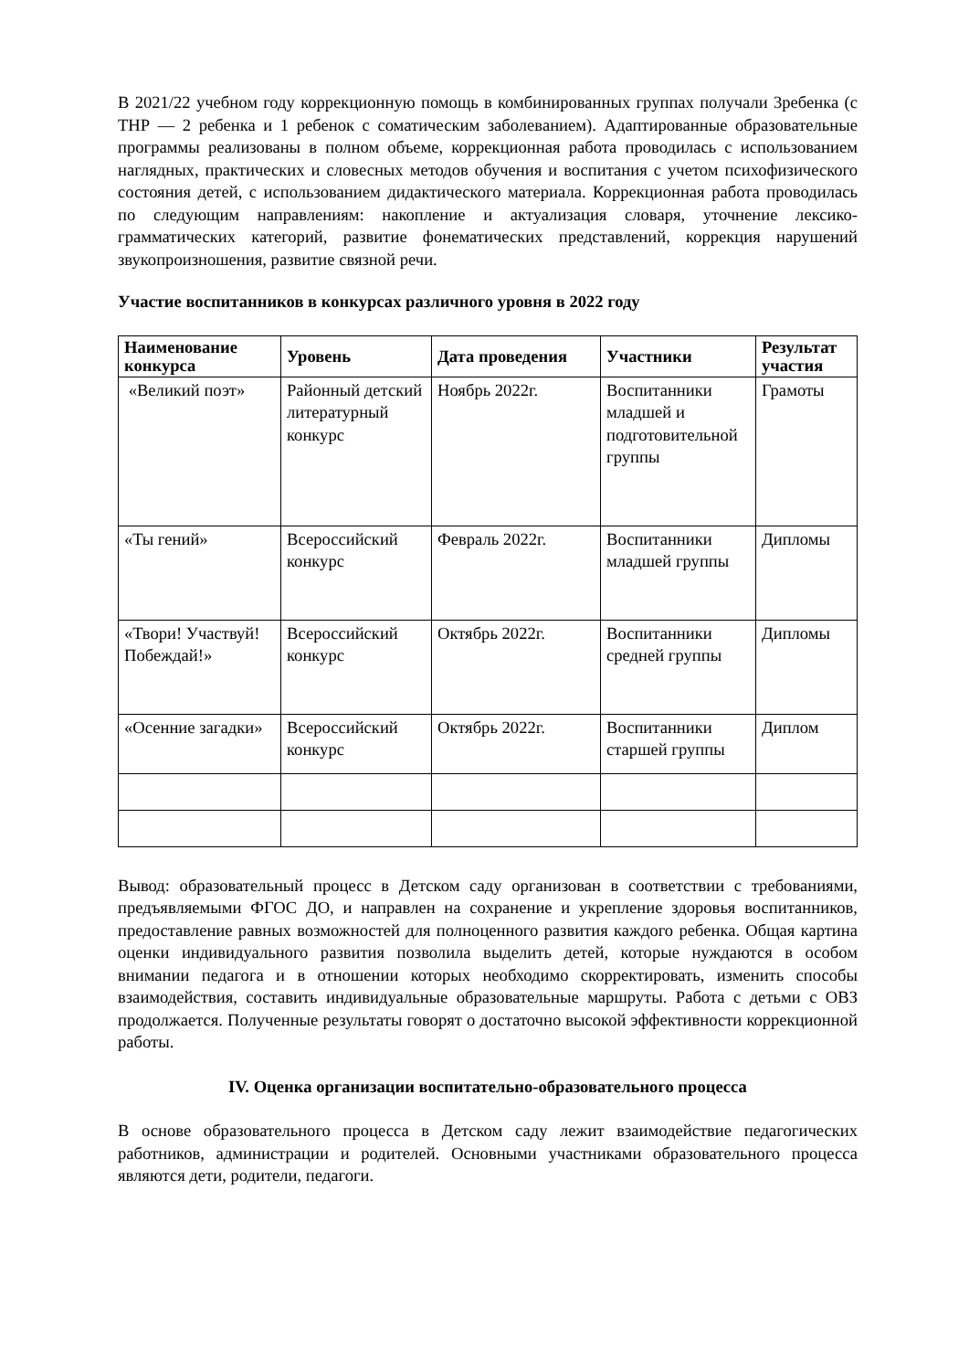В 2021/22 учебном году коррекционную помощь в комбинированных группах получали 3ребенка (с ТНР — 2 ребенка и 1 ребенок с соматическим заболеванием). Адаптированные образовательные программы реализованы в полном объеме, коррекционная работа проводилась с использованием наглядных, практических и словесных методов обучения и воспитания с учетом психофизического состояния детей, с использованием дидактического материала. Коррекционная работа проводилась по следующим направлениям: накопление и актуализация словаря, уточнение лексико-грамматических категорий, развитие фонематических представлений, коррекция нарушений звукопроизношения, развитие связной речи.
Участие воспитанников в конкурсах различного уровня в 2022 году
| Наименование конкурса | Уровень | Дата проведения | Участники | Результат участия |
| --- | --- | --- | --- | --- |
| «Великий поэт» | Районный детский литературный конкурс | Ноябрь 2022г. | Воспитанники младшей и подготовительной группы | Грамоты |
| «Ты гений» | Всероссийский конкурс | Февраль 2022г. | Воспитанники младшей группы | Дипломы |
| «Твори! Участвуй! Побеждай!» | Всероссийский конкурс | Октябрь 2022г. | Воспитанники средней группы | Дипломы |
| «Осенние загадки» | Всероссийский конкурс | Октябрь 2022г. | Воспитанники старшей группы | Диплом |
Вывод: образовательный процесс в Детском саду организован в соответствии с требованиями, предъявляемыми ФГОС ДО, и направлен на сохранение и укрепление здоровья воспитанников, предоставление равных возможностей для полноценного развития каждого ребенка. Общая картина оценки индивидуального развития позволила выделить детей, которые нуждаются в особом внимании педагога и в отношении которых необходимо скорректировать, изменить способы взаимодействия, составить индивидуальные образовательные маршруты. Работа с детьми с ОВЗ продолжается. Полученные результаты говорят о достаточно высокой эффективности коррекционной работы.
IV. Оценка организации воспитательно-образовательного процесса
В основе образовательного процесса в Детском саду лежит взаимодействие педагогических работников, администрации и родителей. Основными участниками образовательного процесса являются дети, родители, педагоги.